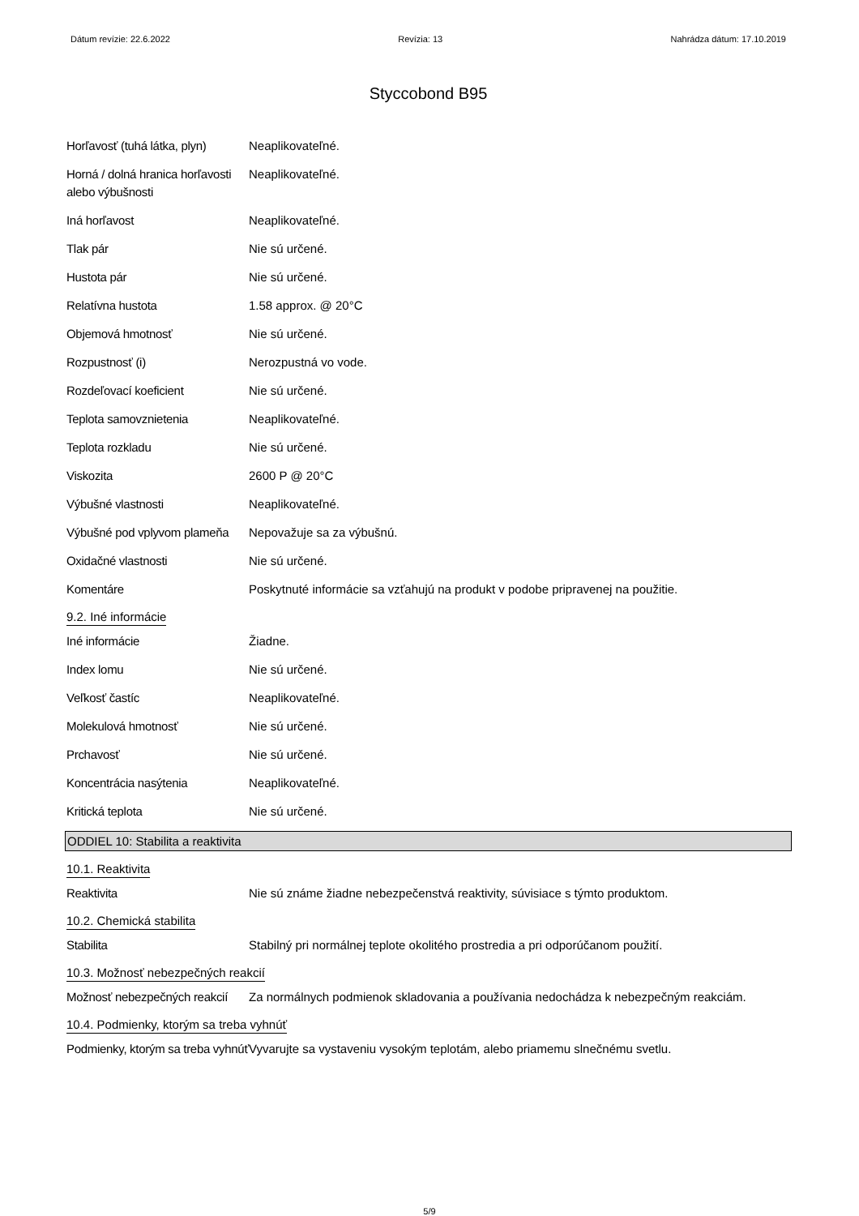Dátum revízie: 22.6.2022 Revízia: 13 Nahrádza dátum: 17.10.2019
Styccobond B95
Horľavosť (tuhá látka, plyn)
Neaplikovateľné.
Horná / dolná hranica horľavosti alebo výbušnosti
Neaplikovateľné.
Iná horľavost Neaplikovateľné.
Tlak pár Nie sú určené.
Hustota pár Nie sú určené.
Relatívna hustota 1.58 approx. @ 20°C
Objemová hmotnosť Nie sú určené.
Rozpustnosť (i) Nerozpustná vo vode.
Rozdeľovací koeficient Nie sú určené.
Teplota samovznietenia Neaplikovateľné.
Teplota rozkladu Nie sú určené.
Viskozita 2600 P @ 20°C
Výbušné vlastnosti Neaplikovateľné.
Výbušné pod vplyvom plameňa
Nepovažuje sa za výbušnú.
Oxidačné vlastnosti Nie sú určené.
Komentáre Poskytnuté informácie sa vzťahujú na produkt v podobe pripravenej na použitie.
9.2. Iné informácie
Iné informácie Žiadne.
Index lomu Nie sú určené.
Veľkosť častíc Neaplikovateľné.
Molekulová hmotnosť Nie sú určené.
Prchavosť Nie sú určené.
Koncentrácia nasýtenia Neaplikovateľné.
Kritická teplota Nie sú určené.
ODDIEL 10: Stabilita a reaktivita
10.1. Reaktivita
Reaktivita Nie sú známe žiadne nebezpečenstvá reaktivity, súvisiace s týmto produktom.
10.2. Chemická stabilita
Stabilita Stabilný pri normálnej teplote okolitého prostredia a pri odporúčanom použití.
10.3. Možnosť nebezpečných reakcií
Možnosť nebezpečných reakcií
Za normálnych podmienok skladovania a používania nedochádza k nebezpečným reakciám.
10.4. Podmienky, ktorým sa treba vyhnúť
Podmienky, ktorým sa treba vyhnúť
Vyvarujte sa vystaveniu vysokým teplotám, alebo priamemu slnečnému svetlu.
5/9